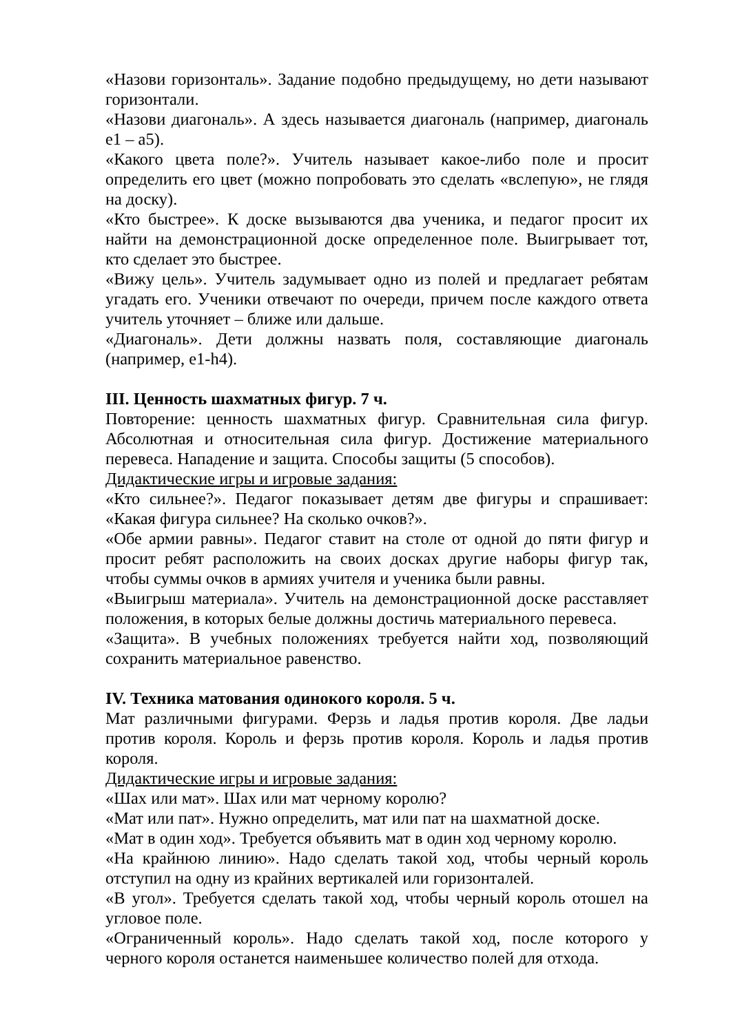«Назови горизонталь». Задание подобно предыдущему, но дети называют горизонтали.
«Назови диагональ». А здесь называется диагональ (например, диагональ е1 – а5).
«Какого цвета поле?». Учитель называет какое-либо поле и просит определить его цвет (можно попробовать это сделать «вслепую», не глядя на доску).
«Кто быстрее». К доске вызываются два ученика, и педагог просит их найти на демонстрационной доске определенное поле. Выигрывает тот, кто сделает это быстрее.
«Вижу цель». Учитель задумывает одно из полей и предлагает ребятам угадать его. Ученики отвечают по очереди, причем после каждого ответа учитель уточняет – ближе или дальше.
«Диагональ». Дети должны назвать поля, составляющие диагональ (например, е1-h4).
III. Ценность шахматных фигур. 7 ч.
Повторение: ценность шахматных фигур. Сравнительная сила фигур. Абсолютная и относительная сила фигур. Достижение материального перевеса. Нападение и защита. Способы защиты (5 способов).
Дидактические игры и игровые задания:
«Кто сильнее?». Педагог показывает детям две фигуры и спрашивает: «Какая фигура сильнее? На сколько очков?».
«Обе армии равны». Педагог ставит на столе от одной до пяти фигур и просит ребят расположить на своих досках другие наборы фигур так, чтобы суммы очков в армиях учителя и ученика были равны.
«Выигрыш материала». Учитель на демонстрационной доске расставляет положения, в которых белые должны достичь материального перевеса.
«Защита». В учебных положениях требуется найти ход, позволяющий сохранить материальное равенство.
IV. Техника матования одинокого короля. 5 ч.
Мат различными фигурами. Ферзь и ладья против короля. Две ладьи против короля. Король и ферзь против короля. Король и ладья против короля.
Дидактические игры и игровые задания:
«Шах или мат». Шах или мат черному королю?
«Мат или пат». Нужно определить, мат или пат на шахматной доске.
«Мат в один ход». Требуется объявить мат в один ход черному королю.
«На крайнюю линию». Надо сделать такой ход, чтобы черный король отступил на одну из крайних вертикалей или горизонталей.
«В угол». Требуется сделать такой ход, чтобы черный король отошел на угловое поле.
«Ограниченный король». Надо сделать такой ход, после которого у черного короля останется наименьшее количество полей для отхода.